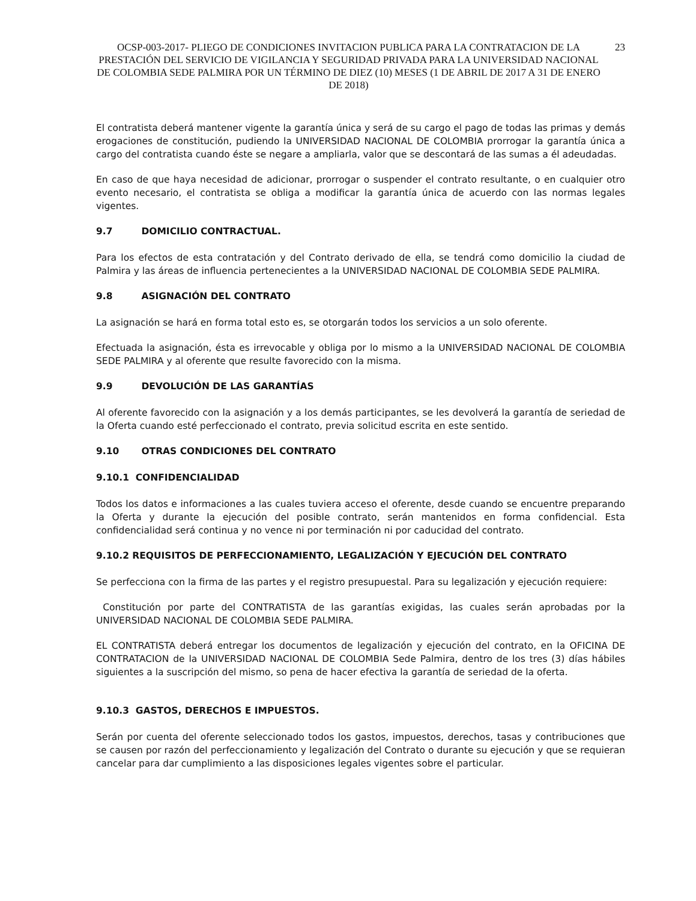OCSP-003-2017- PLIEGO DE CONDICIONES INVITACION PUBLICA PARA LA CONTRATACION DE LA PRESTACIÓN DEL SERVICIO DE VIGILANCIA Y SEGURIDAD PRIVADA PARA LA UNIVERSIDAD NACIONAL DE COLOMBIA SEDE PALMIRA POR UN TÉRMINO DE DIEZ (10) MESES (1 DE ABRIL DE 2017 A 31 DE ENERO DE 2018)
23
El contratista deberá mantener vigente la garantía única y será de su cargo el pago de todas las primas y demás erogaciones de constitución, pudiendo la UNIVERSIDAD NACIONAL DE COLOMBIA prorrogar la garantía única a cargo del contratista cuando éste se negare a ampliarla, valor que se descontará de las sumas a él adeudadas.
En caso de que haya necesidad de adicionar, prorrogar o suspender el contrato resultante, o en cualquier otro evento necesario, el contratista se obliga a modificar la garantía única de acuerdo con las normas legales vigentes.
9.7 DOMICILIO CONTRACTUAL.
Para los efectos de esta contratación y del Contrato derivado de ella, se tendrá como domicilio la ciudad de Palmira y las áreas de influencia pertenecientes a la UNIVERSIDAD NACIONAL DE COLOMBIA SEDE PALMIRA.
9.8 ASIGNACIÓN DEL CONTRATO
La asignación se hará en forma total esto es, se otorgarán todos los servicios a un solo oferente.
Efectuada la asignación, ésta es irrevocable y obliga por lo mismo a la UNIVERSIDAD NACIONAL DE COLOMBIA SEDE PALMIRA y al oferente que resulte favorecido con la misma.
9.9 DEVOLUCIÓN DE LAS GARANTÍAS
Al oferente favorecido con la asignación y a los demás participantes, se les devolverá la garantía de seriedad de la Oferta cuando esté perfeccionado el contrato, previa solicitud escrita en este sentido.
9.10 OTRAS CONDICIONES DEL CONTRATO
9.10.1 CONFIDENCIALIDAD
Todos los datos e informaciones a las cuales tuviera acceso el oferente, desde cuando se encuentre preparando la Oferta y durante la ejecución del posible contrato, serán mantenidos en forma confidencial. Esta confidencialidad será continua y no vence ni por terminación ni por caducidad del contrato.
9.10.2 REQUISITOS DE PERFECCIONAMIENTO, LEGALIZACIÓN Y EJECUCIÓN DEL CONTRATO
Se perfecciona con la firma de las partes y el registro presupuestal. Para su legalización y ejecución requiere:
Constitución por parte del CONTRATISTA de las garantías exigidas, las cuales serán aprobadas por la UNIVERSIDAD NACIONAL DE COLOMBIA SEDE PALMIRA.
EL CONTRATISTA deberá entregar los documentos de legalización y ejecución del contrato, en la OFICINA DE CONTRATACION de la UNIVERSIDAD NACIONAL DE COLOMBIA Sede Palmira, dentro de los tres (3) días hábiles siguientes a la suscripción del mismo, so pena de hacer efectiva la garantía de seriedad de la oferta.
9.10.3 GASTOS, DERECHOS E IMPUESTOS.
Serán por cuenta del oferente seleccionado todos los gastos, impuestos, derechos, tasas y contribuciones que se causen por razón del perfeccionamiento y legalización del Contrato o durante su ejecución y que se requieran cancelar para dar cumplimiento a las disposiciones legales vigentes sobre el particular.